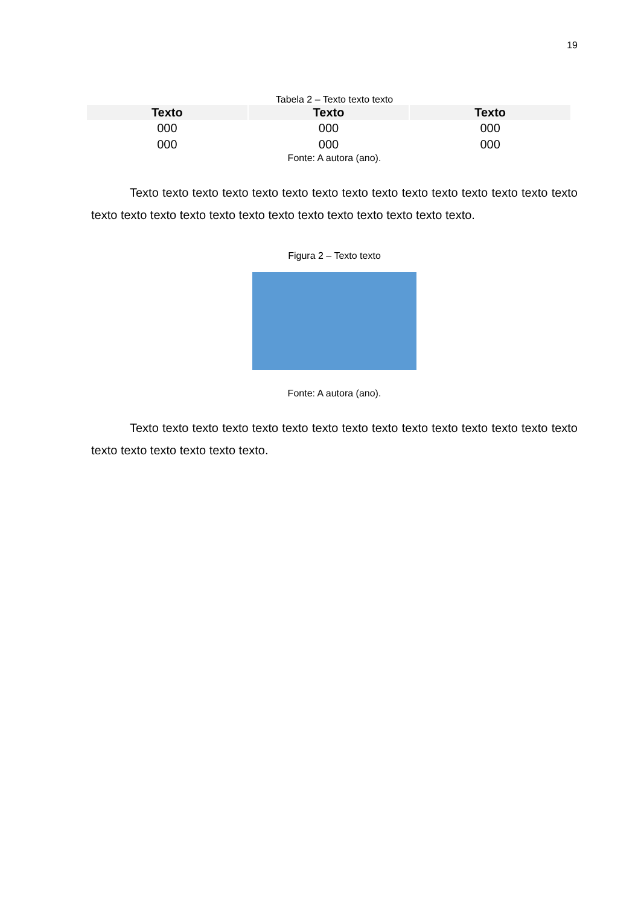19
Tabela 2 – Texto texto texto
| Texto | Texto | Texto |
| --- | --- | --- |
| 000 | 000 | 000 |
| 000 | 000 | 000 |
Fonte: A autora (ano).
Texto texto texto texto texto texto texto texto texto texto texto texto texto texto texto texto texto texto texto texto texto texto texto texto texto texto texto texto.
Figura 2 – Texto texto
Fonte: A autora (ano).
Texto texto texto texto texto texto texto texto texto texto texto texto texto texto texto texto texto texto texto texto texto.